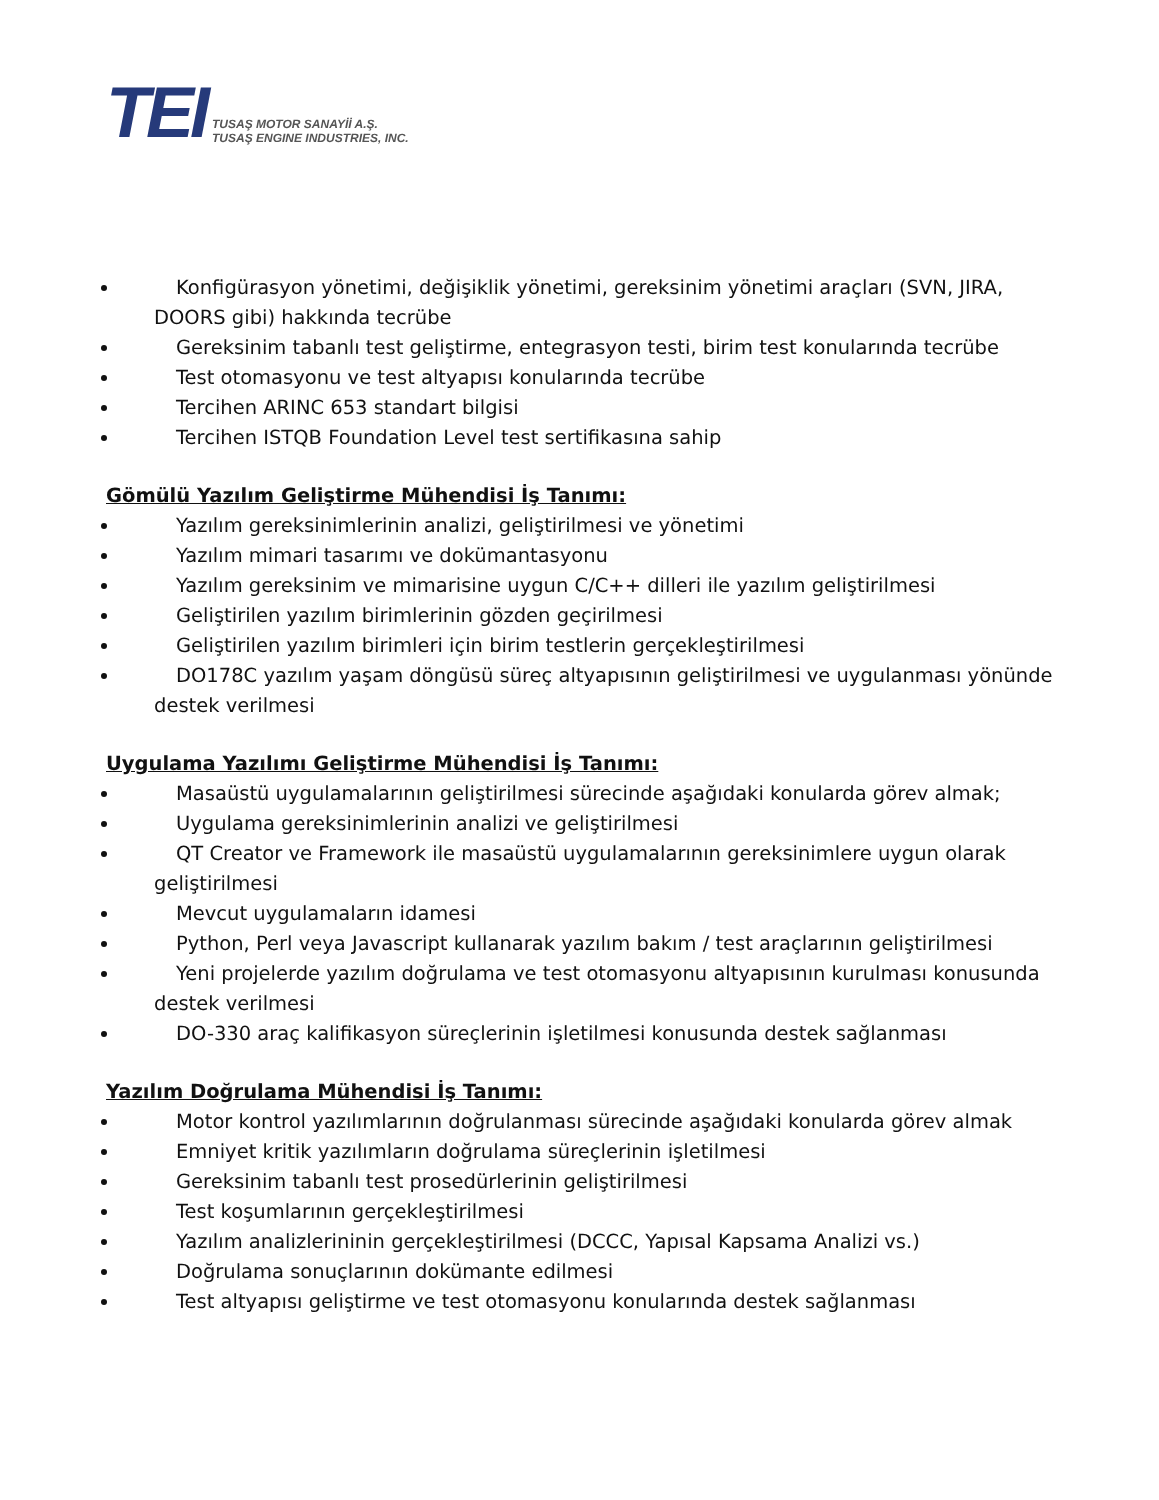TEI
TUSAŞ MOTOR SANAYİİ A.Ş.
TUSAŞ ENGINE INDUSTRIES, INC.
Konfigürasyon yönetimi, değişiklik yönetimi, gereksinim yönetimi araçları (SVN, JIRA, DOORS gibi) hakkında tecrübe
Gereksinim tabanlı test geliştirme, entegrasyon testi, birim test konularında tecrübe
Test otomasyonu ve test altyapısı konularında tecrübe
Tercihen ARINC 653 standart bilgisi
Tercihen ISTQB Foundation Level test sertifikasına sahip
Gömülü Yazılım Geliştirme Mühendisi İş Tanımı:
Yazılım gereksinimlerinin analizi, geliştirilmesi ve yönetimi
Yazılım mimari tasarımı ve dokümantasyonu
Yazılım gereksinim ve mimarisine uygun C/C++ dilleri ile yazılım geliştirilmesi
Geliştirilen yazılım birimlerinin gözden geçirilmesi
Geliştirilen yazılım birimleri için birim testlerin gerçekleştirilmesi
DO178C yazılım yaşam döngüsü süreç altyapısının geliştirilmesi ve uygulanması yönünde destek verilmesi
Uygulama Yazılımı Geliştirme Mühendisi İş Tanımı:
Masaüstü uygulamalarının geliştirilmesi sürecinde aşağıdaki konularda görev almak;
Uygulama gereksinimlerinin analizi ve geliştirilmesi
QT Creator ve Framework ile masaüstü uygulamalarının gereksinimlere uygun olarak geliştirilmesi
Mevcut uygulamaların idamesi
Python, Perl veya Javascript kullanarak yazılım bakım / test araçlarının geliştirilmesi
Yeni projelerde yazılım doğrulama ve test otomasyonu altyapısının kurulması konusunda destek verilmesi
DO-330 araç kalifikasyon süreçlerinin işletilmesi konusunda destek sağlanması
Yazılım Doğrulama Mühendisi İş Tanımı:
Motor kontrol yazılımlarının doğrulanması sürecinde aşağıdaki konularda görev almak
Emniyet kritik yazılımların doğrulama süreçlerinin işletilmesi
Gereksinim tabanlı test prosedürlerinin geliştirilmesi
Test koşumlarının gerçekleştirilmesi
Yazılım analizlerininin gerçekleştirilmesi (DCCC, Yapısal Kapsama Analizi vs.)
Doğrulama sonuçlarının dokümante edilmesi
Test altyapısı geliştirme ve test otomasyonu konularında destek sağlanması